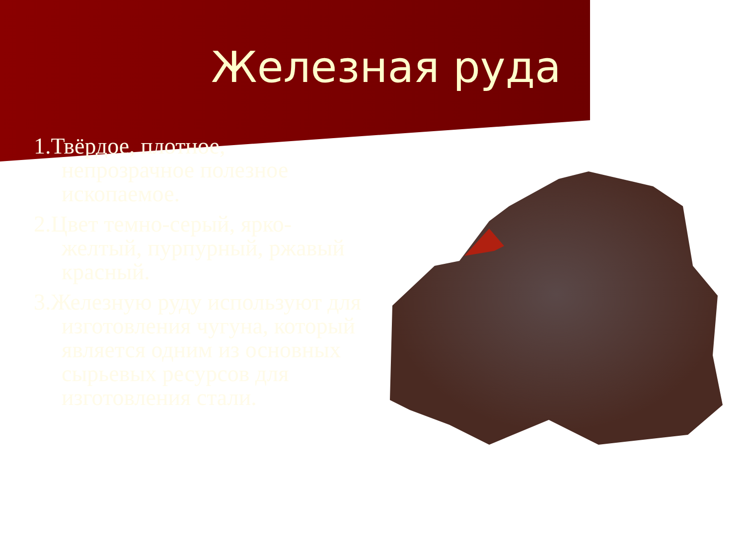Железная руда
1.Твёрдое, плотное, непрозрачное полезное ископаемое.
2.Цвет темно-серый, ярко-желтый, пурпурный, ржавый красный.
3.Железную руду используют для изготовления чугуна, который является одним из основных сырьевых ресурсов для изготовления стали.